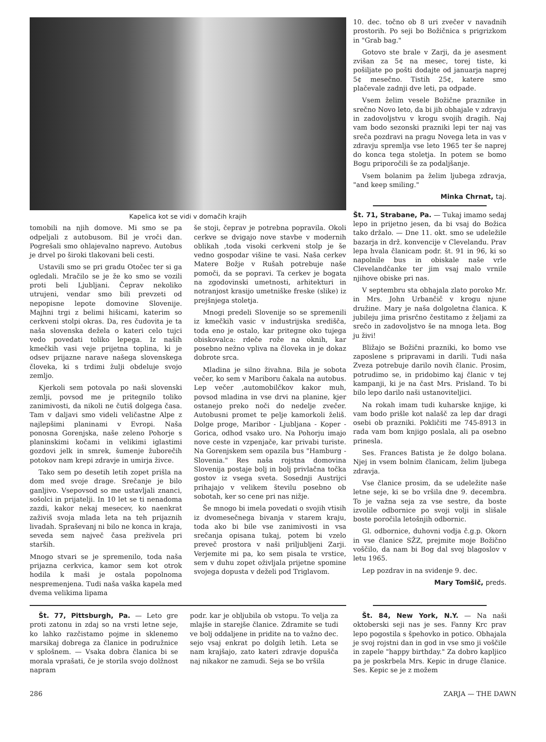Kapelica kot se vidi v domačih krajih
tomobili na njih domove. Mi smo se pa odpeljali z autobusom. Bil je vroči dan. Pogrešali smo ohlajevalno naprevo. Autobus je drvel po široki tlakovani beli cesti.
Ustavili smo se pri gradu Otočec ter si ga ogledali. Mračilo se je že ko smo se vozili proti beli Ljubljani. Čeprav nekoliko utrujeni, vendar smo bili prevzeti od nepopisne lepote domovine Slovenije. Majhni trgi z belimi hišicami, katerim so cerkveni stolpi okras. Da, res čudovita je ta naša slovenska dežela o kateri celo tujci vedo povedati toliko lepega. Iz naših kmečkih vasi veje prijetna toplina, ki je odsev prijazne narave našega slovenskega človeka, ki s trdimi žulji obdeluje svojo zemljo.
Kjerkoli sem potovala po naši slovenski zemlji, povsod me je pritegnilo toliko zanimivosti, da nikoli ne čutiš dolgega časa. Tam v daljavi smo videli veličastne Alpe z najlepšimi planinami v Evropi. Naša ponosna Gorenjska, naše zeleno Pohorje s planinskimi kočami in velikimi iglastimi gozdovi jelk in smrek, šumenje žuborečih potokov nam krepi zdravje in umirja živce.
Tako sem po desetih letih zopet prišla na dom med svoje drage. Srečanje je bilo ganljivo. Vsepovsod so me ustavljali znanci, sošolci in prijatelji. In 10 let se ti nenadoma zazdi, kakor nekaj mesecev, ko naenkrat zaživiš svoja mlada leta na teh prijaznih livadah. Spraševanj ni bilo ne konca in kraja, seveda sem največ časa preživela pri starših.
Mnogo stvari se je spremenilo, toda naša prijazna cerkvica, kamor sem kot otrok hodila k maši je ostala popolnoma nespremenjena. Tudi naša vaška kapela med dvema velikima lipama
še stoji, čeprav je potrebna popravila. Okoli cerkve se dvigajo nove stavbe v modernih oblikah ,toda visoki cerkveni stolp je še vedno gospodar višine te vasi. Naša cerkev Matere Božje v Rušah potrebuje naše pomoči, da se popravi. Ta cerkev je bogata na zgodovinski umetnosti, arhitekturi in notranjost krasijo umetniške freske (slike) iz prejšnjega stoletja.
Mnogi predeli Slovenije so se spremenili iz kmečkih vasic v industrijska središča, toda eno je ostalo, kar pritegne oko tujega obiskovalca: rdeče rože na oknih, kar posebno nežno vpliva na človeka in je dokaz dobrote srca.
Mladina je silno živahna. Bila je sobota večer, ko sem v Mariboru čakala na autobus. Lep večer ,automobilčkov kakor muh, povsod mladina in vse drvi na planine, kjer ostanejo preko noči do nedelje zvečer. Autobusni promet te pelje kamorkoli želiš. Dolge proge, Maribor - Ljubljana - Koper - Gorica, odhod vsako uro. Na Pohorju imajo nove ceste in vzpenjače, kar privabi turiste. Na Gorenjskem sem opazila bus "Hamburg - Slovenia." Res naša rojstna domovina Slovenija postaje bolj in bolj privlačna točka gostov iz vsega sveta. Sosednji Austrijci prihajajo v velikem številu posebno ob sobotah, ker so cene pri nas nižje.
Še mnogo bi imela povedati o svojih vtisih iz dvomesečnega bivanja v starem kraju, toda ako bi bile vse zanimivosti in vsa srečanja opisana tukaj, potem bi vzelo preveč prostora v naši priljubljeni Zarji. Verjemite mi pa, ko sem pisala te vrstice, sem v duhu zopet oživljala prijetne spomine svojega dopusta v deželi pod Triglavom.
10. dec. točno ob 8 uri zvečer v navadnih prostorih. Po seji bo Božičnica s prigrizkom in "Grab bag."
Gotovo ste brale v Zarji, da je asesment zvišan za 5¢ na mesec, torej tiste, ki pošiljate po pošti dodajte od januarja naprej 5¢ mesečno. Tistih 25¢, katere smo plačevale zadnji dve leti, pa odpade.
Vsem želim vesele Božične praznike in srečno Novo leto, da bi jih obhajale v zdravju in zadovoljstvu v krogu svojih dragih. Naj vam bodo sezonski prazniki lepi ter naj vas sreča pozdravi na pragu Novega leta in vas v zdravju spremlja vse leto 1965 ter še naprej do konca tega stoletja. In potem se bomo Bogu priporočili še za podaljšanje.
Vsem bolanim pa želim ljubega zdravja, "and keep smiling."
Minka Chrnat, taj.
Št. 71, Strabane, Pa. — Tukaj imamo sedaj lepo in prijetno jesen, da bi vsaj do Božica tako držalo. — Dne 11. okt. smo se udeležile bazarja in drž. konvencije v Clevelandu. Prav lepa hvala članicam podr. št. 91 in 96, ki so napolnile bus in obiskale naše vrle Clevelandčanke ter jim vsaj malo vrnile njihove obiske pri nas.
V septembru sta obhajala zlato poroko Mr. in Mrs. John Urbančič v krogu njune družine. Mary je naša dolgoletna članica. K jubileju jima prisrčno čestitamo z željami za srečo in zadovoljstvo še na mnoga leta. Bog ju živi!
Bližajo se Božični prazniki, ko bomo vse zaposlene s pripravami in darili. Tudi naša Zveza potrebuje darilo novih članic. Prosim, potrudimo se, in pridobimo kaj članic v tej kampanji, ki je na čast Mrs. Prisland. To bi bilo lepo darilo naši ustanoviteljici.
Na rokah imam tudi kuharske knjige, ki vam bodo prišle kot nalašč za lep dar dragi osebi ob prazniki. Pokličiti me 745-8913 in rada vam bom knjigo poslala, ali pa osebno prinesla.
Ses. Frances Batista je že dolgo bolana. Njej in vsem bolnim članicam, želim ljubega zdravja.
Vse članice prosim, da se udeležite naše letne seje, ki se bo vršila dne 9. decembra. To je važna seja za vse sestre, da boste izvolile odbornice po svoji volji in slišale boste poročila letošnjih odbornic.
Gl. odbornice, duhovni vodja č.g.p. Okorn in vse članice SŽZ, prejmite moje Božično voščilo, da nam bi Bog dal svoj blagoslov v letu 1965.
Lep pozdrav in na svidenje 9. dec.
Mary Tomšič, preds.
Št. 77, Pittsburgh, Pa. — Leto gre proti zatonu in zdaj so na vrsti letne seje, ko lahko razčistamo pojme in sklenemo marsikaj dobrega za članice in podružnice v splošnem. — Vsaka dobra članica bi se morala vprašati, če je storila svojo dolžnost napram
podr. kar je obljubila ob vstopu. To velja za mlajše in starejše članice. Zdramite se tudi ve bolj oddaljene in pridite na to važno dec. sejo vsaj enkrat po dolgih letih. Leta se nam krajšajo, zato kateri zdravje dopušča naj nikakor ne zamudi. Seja se bo vršila
Št. 84, New York, N.Y. — Na naši oktoberski seji nas je ses. Fanny Krc prav lepo pogostila s špehovko in potico. Obhajala je svoj rojstni dan in god in vse smo ji voščile in zapele "happy birthday." Za dobro kapljico pa je poskrbela Mrs. Kepic in druge članice. Ses. Kepic se je z možem
286 ZARJA — THE DAWN